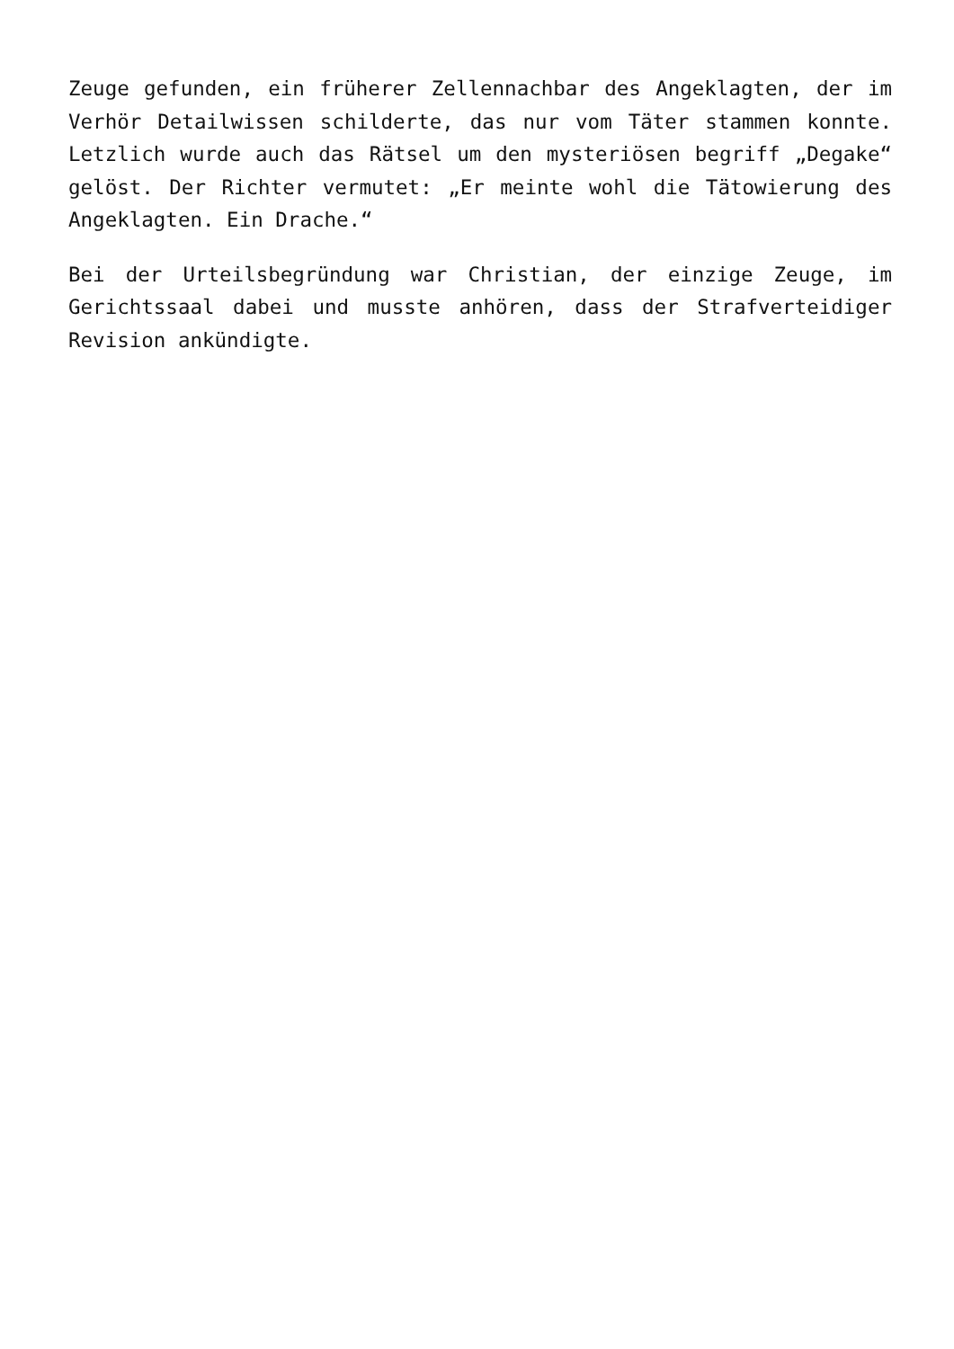Zeuge gefunden, ein früherer Zellennachbar des Angeklagten, der im Verhör Detailwissen schilderte, das nur vom Täter stammen konnte. Letzlich wurde auch das Rätsel um den mysteriösen begriff „Degake“ gelöst. Der Richter vermutet: „Er meinte wohl die Tätowierung des Angeklagten. Ein Drache.“
Bei der Urteilsbegründung war Christian, der einzige Zeuge, im Gerichtssaal dabei und musste anhören, dass der Strafverteidiger Revision ankündigte.